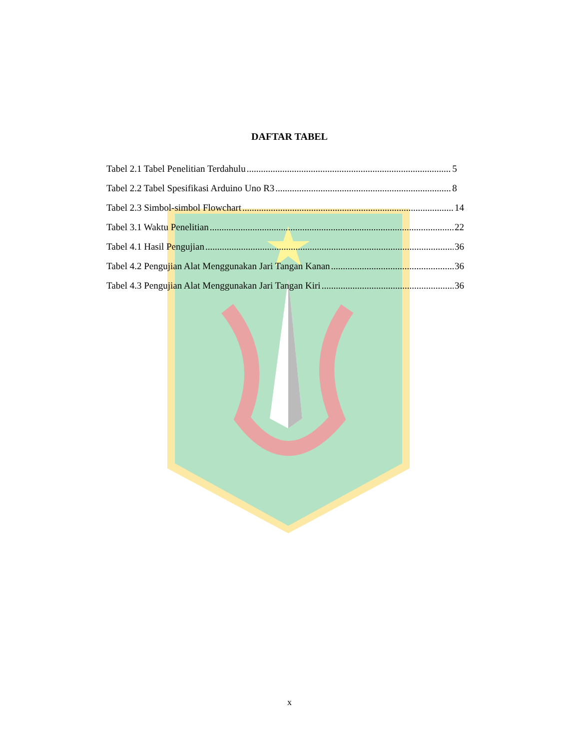DAFTAR TABEL
Tabel 2.1 Tabel Penelitian Terdahulu 5
Tabel 2.2 Tabel Spesifikasi Arduino Uno R3 8
Tabel 2.3 Simbol-simbol Flowchart 14
Tabel 3.1 Waktu Penelitian 22
Tabel 4.1 Hasil Pengujian 36
Tabel 4.2 Pengujian Alat Menggunakan Jari Tangan Kanan 36
Tabel 4.3 Pengujian Alat Menggunakan Jari Tangan Kiri 36
x